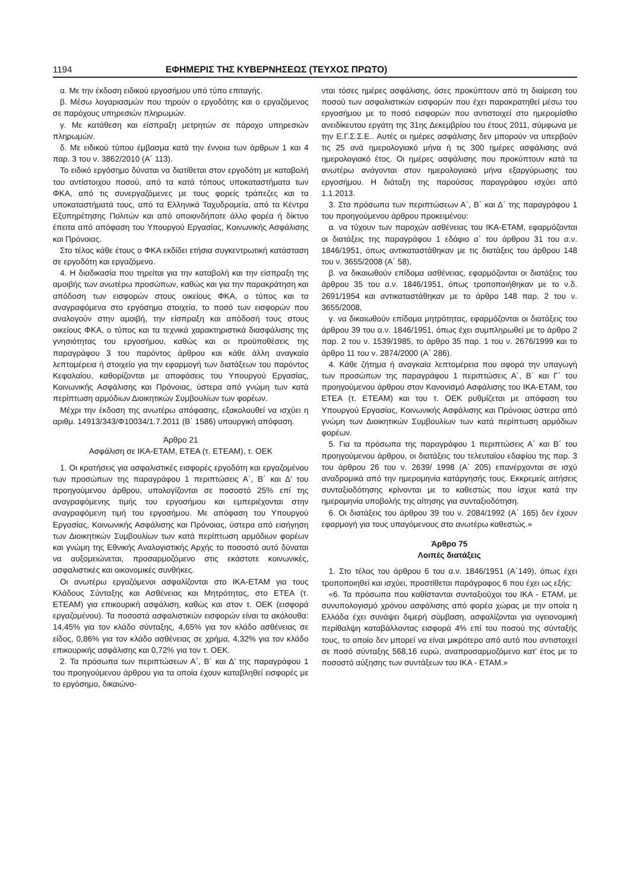1194 ΕΦΗΜΕΡΙΣ ΤΗΣ ΚΥΒΕΡΝΗΣΕΩΣ (ΤΕΥΧΟΣ ΠΡΩΤΟ)
α. Με την έκδοση ειδικού εργοσήμου υπό τύπο επιταγής.
β. Μέσω λογαριασμών που τηρούν ο εργοδότης και ο εργαζόμενος σε παρόχους υπηρεσιών πληρωμών.
γ. Με κατάθεση και είσπραξη μετρητών σε πάροχο υπηρεσιών πληρωμών.
δ. Με ειδικού τύπου έμβασμα κατά την έννοια των άρθρων 1 και 4 παρ. 3 του ν. 3862/2010 (Α΄ 113).
Το ειδικό εργόσημο δύναται να διατίθεται στον εργοδότη με καταβολή του αντίστοιχου ποσού, από τα κατά τόπους υποκαταστήματα των ΦΚΑ, από τις συνεργαζόμενες με τους φορείς τράπεζες και τα υποκαταστήματά τους, από τα Ελληνικά Ταχυδρομεία, από τα Κέντρα Εξυπηρέτησης Πολιτών και από οποιονδήποτε άλλο φορέα ή δίκτυο έπειτα από απόφαση του Υπουργού Εργασίας, Κοινωνικής Ασφάλισης και Πρόνοιας.
Στο τέλος κάθε έτους ο ΦΚΑ εκδίδει ετήσια συγκεντρωτική κατάσταση σε εργοδότη και εργαζόμενο.
4. Η διαδικασία που τηρείται για την καταβολή και την είσπραξη της αμοιβής των ανωτέρω προσώπων, καθώς και για την παρακράτηση και απόδοση των εισφορών στους οικείους ΦΚΑ, ο τύπος και τα αναγραφόμενα στο εργόσημο στοιχεία, το ποσό των εισφορών που αναλογούν στην αμοιβή, την είσπραξη και απόδοσή τους στους οικείους ΦΚΑ, ο τύπος και τα τεχνικά χαρακτηριστικά διασφάλισης της γνησιότητας του εργοσήμου, καθώς και οι προϋποθέσεις της παραγράφου 3 του παρόντος άρθρου και κάθε άλλη αναγκαία λεπτομέρεια ή στοιχείο για την εφαρμογή των διατάξεων του παρόντος Κεφαλαίου, καθορίζονται με αποφάσεις του Υπουργού Εργασίας, Κοινωνικής Ασφάλισης και Πρόνοιας, ύστερα από γνώμη των κατά περίπτωση αρμόδιων Διοικητικών Συμβουλίων των φορέων.
Μέχρι την έκδοση της ανωτέρω απόφασης, εξακολουθεί να ισχύει η αριθμ. 14913/343/Φ10034/1.7.2011 (Β΄ 1586) υπουργική απόφαση.
Άρθρο 21
Ασφάλιση σε ΙΚΑ-ΕΤΑΜ, ΕΤΕΑ (τ. ΕΤΕΑΜ), τ. ΟΕΚ
1. Οι κρατήσεις για ασφαλιστικές εισφορές εργοδότη και εργαζομένου των προσώπων της παραγράφου 1 περιπτώσεις Α΄, Β΄ και Δ’ του προηγούμενου άρθρου, υπολογίζονται σε ποσοστό 25% επί της αναγραφόμενης τιμής του εργοσήμου και εμπεριέχονται στην αναγραφόμενη τιμή του εργοσήμου. Με απόφαση του Υπουργού Εργασίας, Κοινωνικής Ασφάλισης και Πρόνοιας, ύστερα από εισήγηση των Διοικητικών Συμβουλίων των κατά περίπτωση αρμόδιων φορέων και γνώμη της Εθνικής Αναλογιστικής Αρχής το ποσοστό αυτό δύναται να αυξομειώνεται, προσαρμοζόμενο στις εκάστοτε κοινωνικές, ασφαλιστικές και οικονομικές συνθήκες.
Οι ανωτέρω εργαζόμενοι ασφαλίζονται στο ΙΚΑ-ΕΤΑΜ για τους Κλάδους Σύνταξης και Ασθένειας και Μητρότητας, στο ΕΤΕΑ (τ. ΕΤΕΑΜ) για επικουρική ασφάλιση, καθώς και στον τ. ΟΕΚ (εισφορά εργαζομένου). Τα ποσοστά ασφαλιστικών εισφορών είναι τα ακόλουθα: 14,45% για τον κλάδο σύνταξης, 4,65% για τον κλάδο ασθένειας σε είδος, 0,86% για τον κλάδο ασθένειας σε χρήμα, 4,32% για τον κλάδο επικουρικής ασφάλισης και 0,72% για τον τ. ΟΕΚ.
2. Τα πρόσωπα των περιπτώσεων Α΄, Β΄ και Δ’ της παραγράφου 1 του προηγούμενου άρθρου για τα οποία έχουν καταβληθεί εισφορές με το εργόσημο, δικαιώνο-
νται τόσες ημέρες ασφάλισης, όσες προκύπτουν από τη διαίρεση του ποσού των ασφαλιστικών εισφορών που έχει παρακρατηθεί μέσω του εργοσήμου με το ποσό εισφορών που αντιστοιχεί στο ημερομίσθιο ανειδίκευτου εργάτη της 31ης Δεκεμβρίου του έτους 2011, σύμφωνα με την Ε.Γ.Σ.Σ.Ε.. Αυτές οι ημέρες ασφάλισης δεν μπορούν να υπερβούν τις 25 ανά ημερολογιακό μήνα ή τις 300 ημέρες ασφάλισης ανά ημερολογιακό έτος. Οι ημέρες ασφάλισης που προκύπτουν κατά τα ανωτέρω ανάγονται στον ημερολογιακό μήνα εξαργύρωσης του εργοσήμου. Η διάταξη της παρούσας παραγράφου ισχύει από 1.1.2013.
3. Στα πρόσωπα των περιπτώσεων Α΄, Β΄ και Δ΄ της παραγράφου 1 του προηγούμενου άρθρου προκειμένου:
α. να τύχουν των παροχών ασθένειας του ΙΚΑ-ΕΤΑΜ, εφαρμόζονται οι διατάξεις της παραγράφου 1 εδάφιο α΄ του άρθρου 31 του α.ν. 1846/1951, όπως αντικαταστάθηκαν με τις διατάξεις του άρθρου 148 του ν. 3655/2008 (Α΄ 58),
β. να δικαιωθούν επίδομα ασθένειας, εφαρμόζονται οι διατάξεις του άρθρου 35 του α.ν. 1846/1951, όπως τροποποιήθηκαν με το ν.δ. 2691/1954 και αντικαταστάθηκαν με το άρθρο 148 παρ. 2 του ν. 3655/2008,
γ. να δικαιωθούν επίδομα μητρότητας, εφαρμόζονται οι διατάξεις του άρθρου 39 του α.ν. 1846/1951, όπως έχει συμπληρωθεί με το άρθρο 2 παρ. 2 του ν. 1539/1985, το άρθρο 35 παρ. 1 του ν. 2676/1999 και το άρθρο 11 του ν. 2874/2000 (Α΄ 286).
4. Κάθε ζήτημα ή αναγκαία λεπτομέρεια που αφορά την υπαγωγή των προσώπων της παραγράφου 1 περιπτώσεις Α΄, Β΄ και Γ΄ του προηγούμενου άρθρου στον Κανονισμό Ασφάλισης του ΙΚΑ-ΕΤΑΜ, του ΕΤΕΑ (τ. ΕΤΕΑΜ) και του τ. ΟΕΚ ρυθμίζεται με απόφαση του Υπουργού Εργασίας, Κοινωνικής Ασφάλισης και Πρόνοιας ύστερα από γνώμη των Διοικητικών Συμβουλίων των κατά περίπτωση αρμόδιων φορέων.
5. Για τα πρόσωπα της παραγράφου 1 περιπτώσεις Α΄ και Β΄ του προηγούμενου άρθρου, οι διατάξεις του τελευταίου εδαφίου της παρ. 3 του άρθρου 26 του ν. 2639/ 1998 (Α΄ 205) επανέρχονται σε ισχύ αναδρομικά από την ημερομηνία κατάργησής τους. Εκκρεμείς αιτήσεις συνταξιοδότησης κρίνονται με το καθεστώς που ίσχυε κατά την ημερομηνία υποβολής της αίτησης για συνταξιοδότηση.
6. Οι διατάξεις του άρθρου 39 του ν. 2084/1992 (Α΄ 165) δεν έχουν εφαρμογή για τους υπαγόμενους στο ανωτέρω καθεστώς.»
Άρθρο 75
Λοιπές διατάξεις
1. Στο τέλος του άρθρου 6 του α.ν. 1846/1951 (Α΄149), όπως έχει τροποποιηθεί και ισχύει, προστίθεται παράγραφος 6 που έχει ως εξής:
«6. Τα πρόσωπα που καθίστανται συνταξιούχοι του ΙΚΑ - ΕΤΑΜ, με συνυπολογισμό χρόνου ασφάλισης από φορέα χώρας με την οποία η Ελλάδα έχει συνάψει διμερή σύμβαση, ασφαλίζονται για υγειονομική περίθαλψη καταβάλλοντας εισφορά 4% επί του ποσού της σύνταξής τους, το οποίο δεν μπορεί να είναι μικρότερο από αυτό που αντιστοιχεί σε ποσό σύνταξης 568,16 ευρώ, αναπροσαρμοζόμενο κατ’ έτος με το ποσοστό αύξησης των συντάξεων του ΙΚΑ - ΕΤΑΜ.»